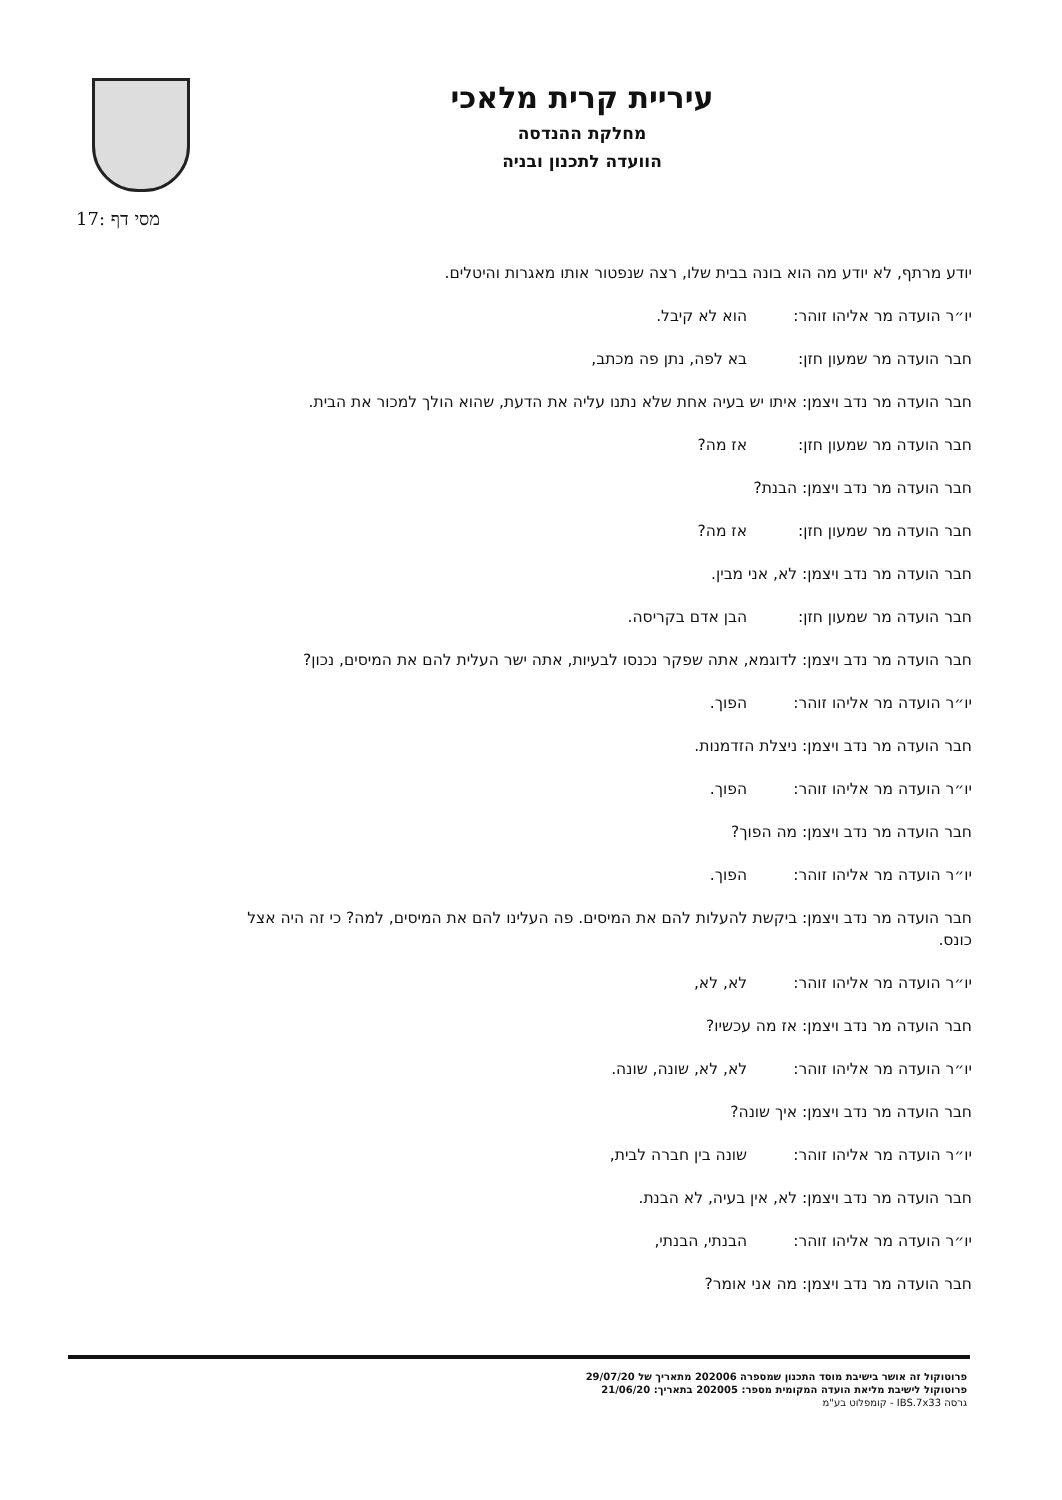עיריית קרית מלאכי
מחלקת ההנדסה
הוועדה לתכנון ובניה
מסי דף :17
יודע מרתף, לא יודע מה הוא בונה בבית שלו, רצה שנפטור אותו מאגרות והיטלים.
יו״ר הועדה מר אליהו זוהר: הוא לא קיבל.
חבר הועדה מר שמעון חזן: בא לפה, נתן פה מכתב,
חבר הועדה מר נדב ויצמן: איתו יש בעיה אחת שלא נתנו עליה את הדעת, שהוא הולך למכור את הבית.
חבר הועדה מר שמעון חזן: אז מה?
חבר הועדה מר נדב ויצמן: הבנת?
חבר הועדה מר שמעון חזן: אז מה?
חבר הועדה מר נדב ויצמן: לא, אני מבין.
חבר הועדה מר שמעון חזן: הבן אדם בקריסה.
חבר הועדה מר נדב ויצמן: לדוגמא, אתה שפקר נכנסו לבעיות, אתה ישר העלית להם את המיסים, נכון?
יו״ר הועדה מר אליהו זוהר: הפוך.
חבר הועדה מר נדב ויצמן: ניצלת הזדמנות.
יו״ר הועדה מר אליהו זוהר: הפוך.
חבר הועדה מר נדב ויצמן: מה הפוך?
יו״ר הועדה מר אליהו זוהר: הפוך.
חבר הועדה מר נדב ויצמן: ביקשת להעלות להם את המיסים. פה העלינו להם את המיסים, למה? כי זה היה אצל כונס.
יו״ר הועדה מר אליהו זוהר: לא, לא,
חבר הועדה מר נדב ויצמן: אז מה עכשיו?
יו״ר הועדה מר אליהו זוהר: לא, לא, שונה, שונה.
חבר הועדה מר נדב ויצמן: איך שונה?
יו״ר הועדה מר אליהו זוהר: שונה בין חברה לבית,
חבר הועדה מר נדב ויצמן: לא, אין בעיה, לא הבנת.
יו״ר הועדה מר אליהו זוהר: הבנתי, הבנתי,
חבר הועדה מר נדב ויצמן: מה אני אומר?
פרוטוקול זה אושר בישיבת מוסד התכנון שמספרה 202006 מתאריך של 29/07/20
פרוטוקול לישיבת מליאת הועדה המקומית מספר: 202005 בתאריך: 21/06/20
גרסה IBS.7x33 - קומפלוט בע"מ